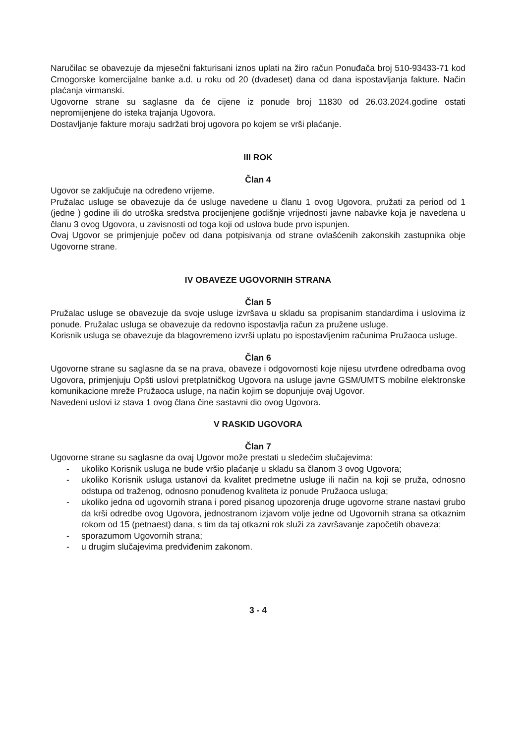Naručilac se obavezuje da mjesečni fakturisani iznos uplati na žiro račun Ponuđača broj 510-93433-71 kod Crnogorske komercijalne banke a.d. u roku od 20 (dvadeset) dana od dana ispostavljanja fakture. Način plaćanja virmanski.
Ugovorne strane su saglasne da će cijene iz ponude broj 11830 od 26.03.2024.godine ostati nepromijenjene do isteka trajanja Ugovora.
Dostavljanje fakture moraju sadržati broj ugovora po kojem se vrši plaćanje.
III ROK
Član 4
Ugovor se zaključuje na određeno vrijeme.
Pružalac usluge se obavezuje da će usluge navedene u članu 1 ovog Ugovora, pružati za period od 1 (jedne ) godine ili do utroška sredstva procijenjene godišnje vrijednosti javne nabavke koja je navedena u članu 3 ovog Ugovora, u zavisnosti od toga koji od uslova bude prvo ispunjen.
Ovaj Ugovor se primjenjuje počev od dana potpisivanja od strane ovlašćenih zakonskih zastupnika obje Ugovorne strane.
IV OBAVEZE UGOVORNIH STRANA
Član 5
Pružalac usluge se obavezuje da svoje usluge izvršava u skladu sa propisanim standardima i uslovima iz ponude. Pružalac usluga se obavezuje da redovno ispostavlja račun za pružene usluge.
Korisnik usluga se obavezuje da blagovremeno izvrši uplatu po ispostavljenim računima Pružaoca usluge.
Član 6
Ugovorne strane su saglasne da se na prava, obaveze i odgovornosti koje nijesu utvrđene odredbama ovog Ugovora, primjenjuju Opšti uslovi pretplatničkog Ugovora na usluge javne GSM/UMTS mobilne elektronske komunikacione mreže Pružaoca usluge, na način kojim se dopunjuje ovaj Ugovor.
Navedeni uslovi iz stava 1 ovog člana čine sastavni dio ovog Ugovora.
V RASKID UGOVORA
Član 7
Ugovorne strane su saglasne da ovaj Ugovor može prestati u sledećim slučajevima:
- ukoliko Korisnik usluga ne bude vršio plaćanje u skladu sa članom 3 ovog Ugovora;
- ukoliko Korisnik usluga ustanovi da kvalitet predmetne usluge ili način na koji se pruža, odnosno odstupa od traženog, odnosno ponuđenog kvaliteta iz ponude Pružaoca usluga;
- ukoliko jedna od ugovornih strana i pored pisanog upozorenja druge ugovorne strane nastavi grubo da krši odredbe ovog Ugovora, jednostranom izjavom volje jedne od Ugovornih strana sa otkaznim rokom od 15 (petnaest) dana, s tim da taj otkazni rok služi za završavanje započetih obaveza;
- sporazumom Ugovornih strana;
- u drugim slučajevima predviđenim zakonom.
3 - 4